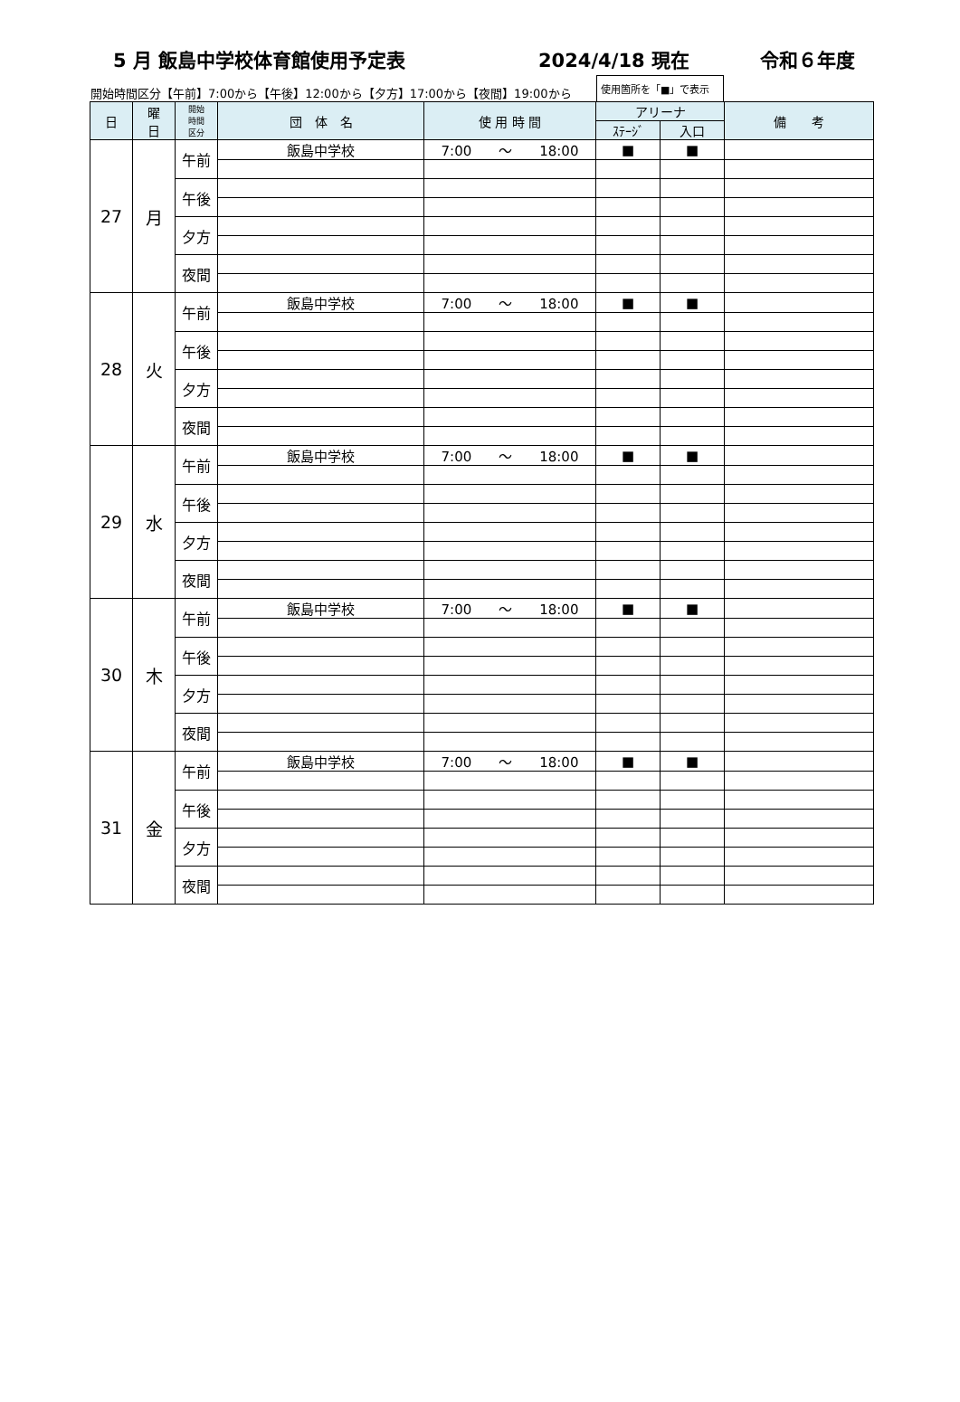5 月 飯島中学校体育館使用予定表 2024/4/18 現在 令和６年度
開始時間区分【午前】7:00から【午後】12:00から【夕方】17:00から【夜間】19:00から 使用箇所を「■」で表示
| 日 | 曜 日 | 開始 時間 区分 | 団 体 名 | 使 用 時 間 | アリーナ | | 備 考 |
| --- | --- | --- | --- | --- | --- | --- | --- |
| | | | | | ｽﾃｰｼﾞ | 入口 | |
| 27 | 月 | 午前 | 飯島中学校 | 7:00 ～ 18:00 | ■ | ■ | |
| | | 午後 | | | | | |
| | | 夕方 | | | | | |
| | | 夜間 | | | | | |
| 28 | 火 | 午前 | 飯島中学校 | 7:00 ～ 18:00 | ■ | ■ | |
| | | 午後 | | | | | |
| | | 夕方 | | | | | |
| | | 夜間 | | | | | |
| 29 | 水 | 午前 | 飯島中学校 | 7:00 ～ 18:00 | ■ | ■ | |
| | | 午後 | | | | | |
| | | 夕方 | | | | | |
| | | 夜間 | | | | | |
| 30 | 木 | 午前 | 飯島中学校 | 7:00 ～ 18:00 | ■ | ■ | |
| | | 午後 | | | | | |
| | | 夕方 | | | | | |
| | | 夜間 | | | | | |
| 31 | 金 | 午前 | 飯島中学校 | 7:00 ～ 18:00 | ■ | ■ | |
| | | 午後 | | | | | |
| | | 夕方 | | | | | |
| | | 夜間 | | | | | |